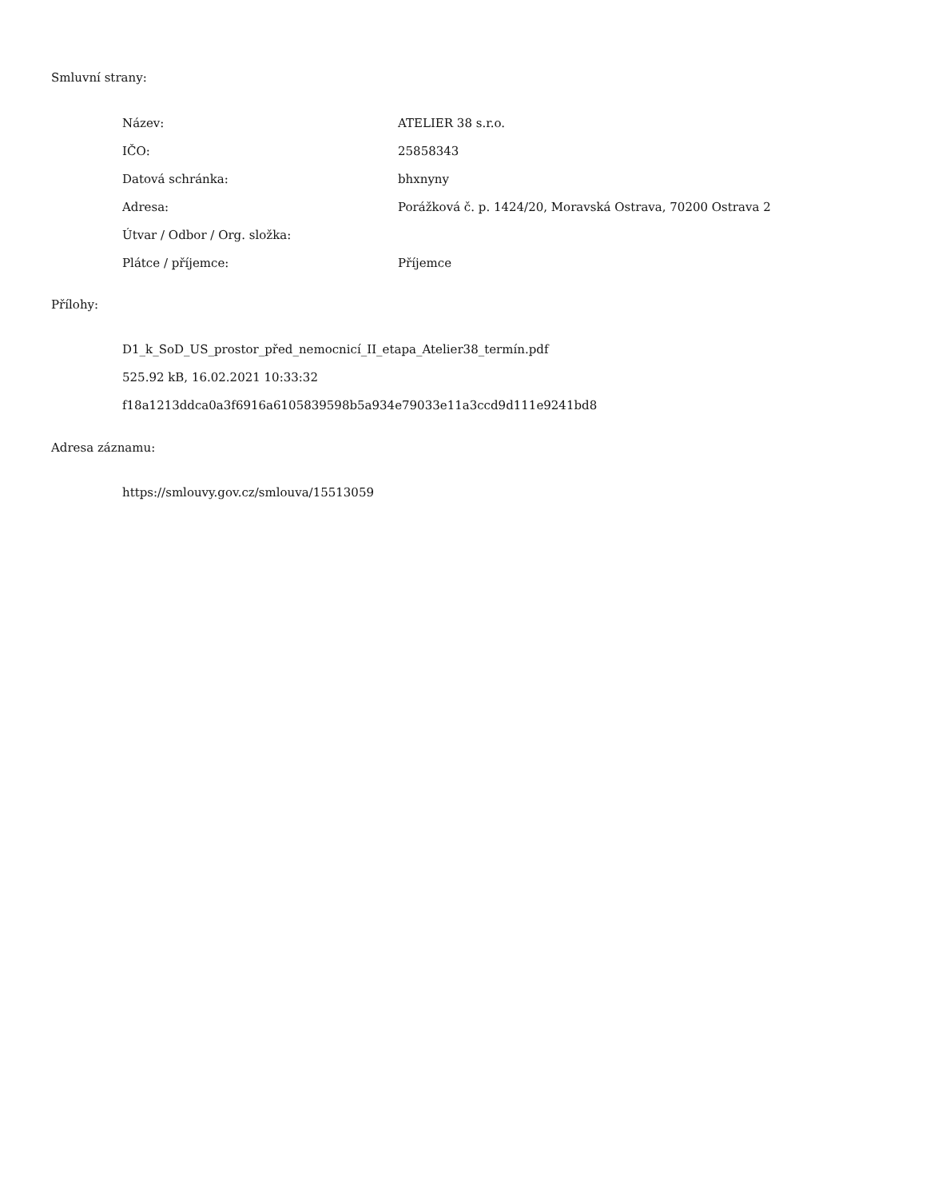Smluvní strany:
| Název: | ATELIER 38 s.r.o. |
| IČO: | 25858343 |
| Datová schránka: | bhxnyny |
| Adresa: | Porážková č. p. 1424/20, Moravská Ostrava, 70200 Ostrava 2 |
| Útvar / Odbor / Org. složka: | |
| Plátce / příjemce: | Příjemce |
Přílohy:
D1_k_SoD_US_prostor_před_nemocnicí_II_etapa_Atelier38_termín.pdf
525.92 kB, 16.02.2021 10:33:32
f18a1213ddca0a3f6916a6105839598b5a934e79033e11a3ccd9d111e9241bd8
Adresa záznamu:
https://smlouvy.gov.cz/smlouva/15513059